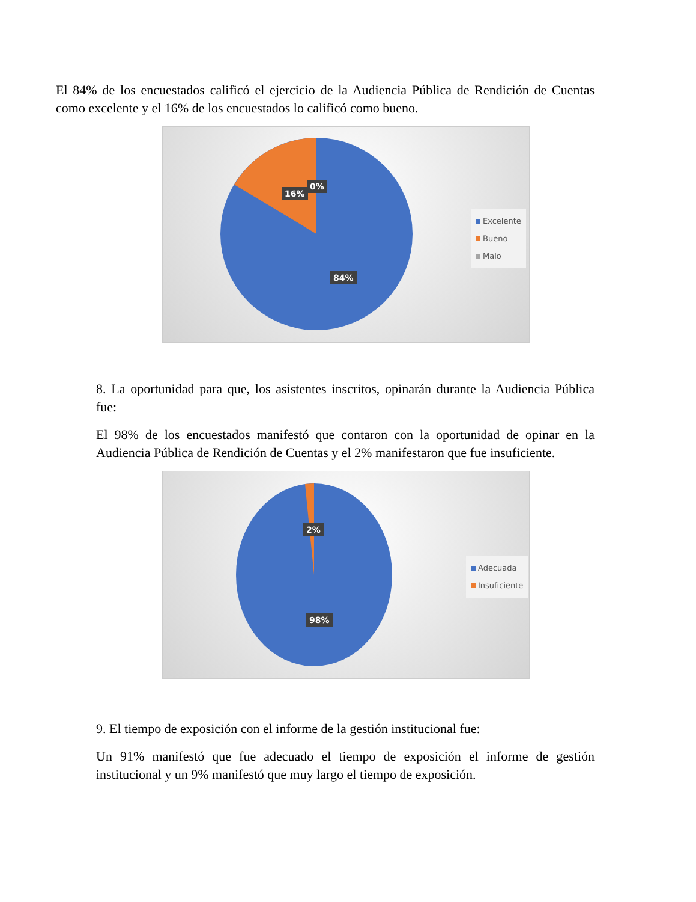El 84% de los encuestados calificó el ejercicio de la Audiencia Pública de Rendición de Cuentas como excelente y el 16% de los encuestados lo calificó como bueno.
16%
0%
84%
Excelente
Bueno
Malo
8. La oportunidad para que, los asistentes inscritos, opinarán durante la Audiencia Pública fue:
El 98% de los encuestados manifestó que contaron con la oportunidad de opinar en la Audiencia Pública de Rendición de Cuentas y el 2% manifestaron que fue insuficiente.
2%
98%
Adecuada
Insuficiente
9. El tiempo de exposición con el informe de la gestión institucional fue:
Un 91% manifestó que fue adecuado el tiempo de exposición el informe de gestión institucional y un 9% manifestó que muy largo el tiempo de exposición.